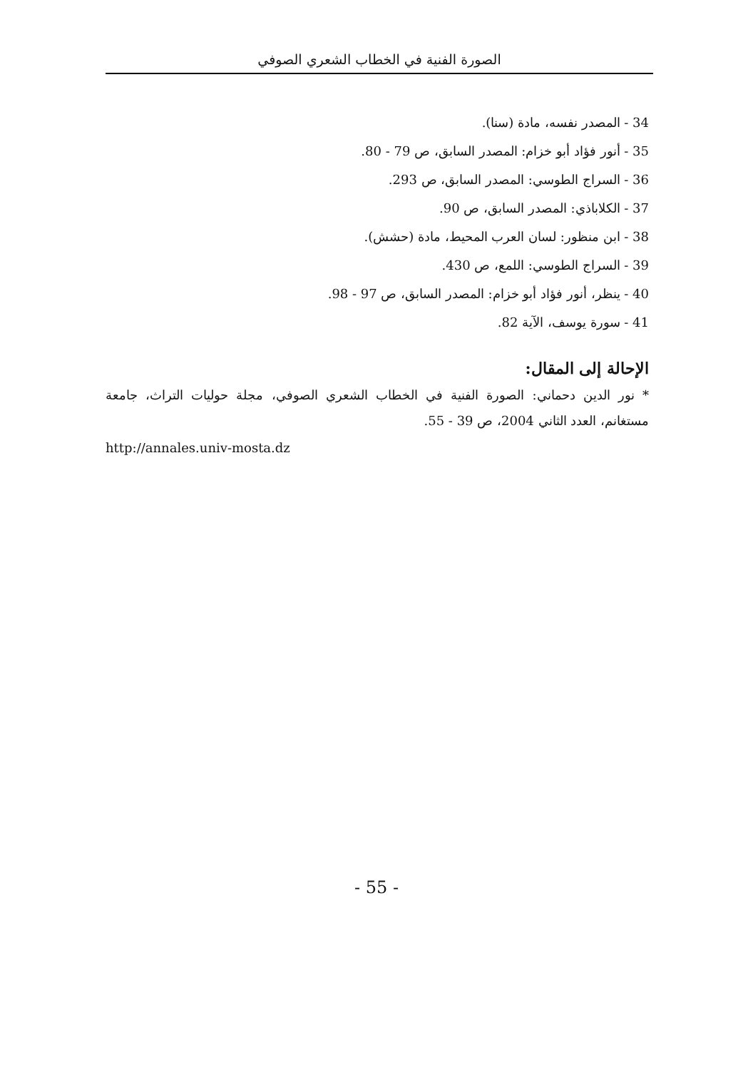الصورة الفنية في الخطاب الشعري الصوفي
34 - المصدر نفسه، مادة (سنا).
35 - أنور فؤاد أبو خزام: المصدر السابق، ص 79 - 80.
36 - السراج الطوسي: المصدر السابق، ص 293.
37 - الكلاباذي: المصدر السابق، ص 90.
38 - ابن منظور: لسان العرب المحيط، مادة (حشش).
39 - السراج الطوسي: اللمع، ص 430.
40 - ينظر، أنور فؤاد أبو خزام: المصدر السابق، ص 97 - 98.
41 - سورة يوسف، الآية 82.
الإحالة إلى المقال:
* نور الدين دحماني: الصورة الفنية في الخطاب الشعري الصوفي، مجلة حوليات التراث، جامعة مستغانم، العدد الثاني 2004، ص 39 - 55.
http://annales.univ-mosta.dz
- 55 -